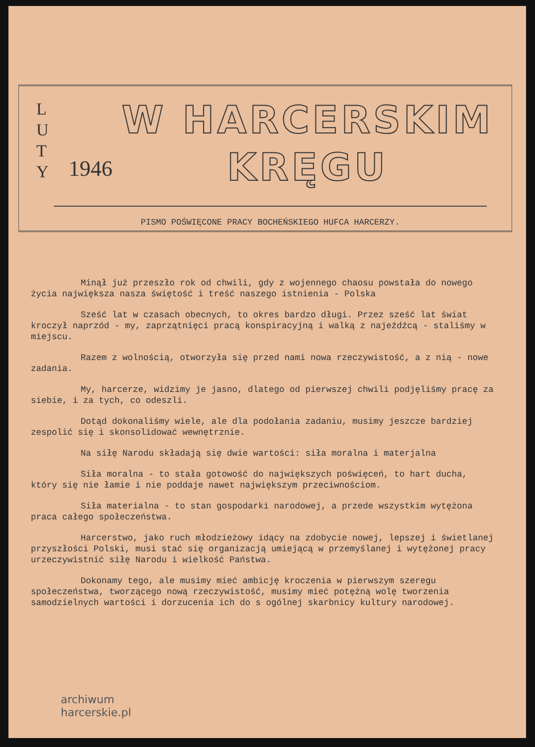L
U
T
Y
1946
W HARCERSKIM
KRĘGU
PISMO POŚWIĘCONE PRACY BOCHEŃSKIEGO HUFCA HARCERZY.
Minął już przeszło rok od chwili, gdy z wojennego chaosu powstała do nowego życia największa nasza świętość i treść naszego istnienia - Polska
Sześć lat w czasach obecnych, to okres bardzo długi. Przez sześć lat świat kroczył naprzód - my, zaprzątnięci pracą konspiracyjną i walką z najeźdźcą - staliśmy w miejscu.
Razem z wolnością, otworzyła się przed nami nowa rzeczywistość, a z nią - nowe zadania.
My, harcerze, widzimy je jasno, dlatego od pierwszej chwili podjęliśmy pracę za siebie, i za tych, co odeszli.
Dotąd dokonaliśmy wiele, ale dla podołania zadaniu, musimy jeszcze bardziej zespolić się i skonsolidować wewnętrznie.
Na siłę Narodu składają się dwie wartości: siła moralna i materjalna
Siła moralna - to stała gotowość do największych poświęceń, to hart ducha, który się nie łamie i nie poddaje nawet największym przeciwnościom.
Siła materialna - to stan gospodarki narodowej, a przede wszystkim wytężona praca całego społeczeństwa.
Harcerstwo, jako ruch młodzieżowy idący na zdobycie nowej, lepszej i świetlanej przyszłości Polski, musi stać się organizacją umiejącą w przemyślanej i wytężonej pracy urzeczywistnić siłę Narodu i wielkość Państwa.
Dokonamy tego, ale musimy mieć ambicję kroczenia w pierwszym szeregu społeczeństwa, tworzącego nową rzeczywistość, musimy mieć potężną wolę tworzenia samodzielnych wartości i dorzucenia ich do s ogólnej skarbnicy kultury narodowej.
archiwum
harcerskie.pl